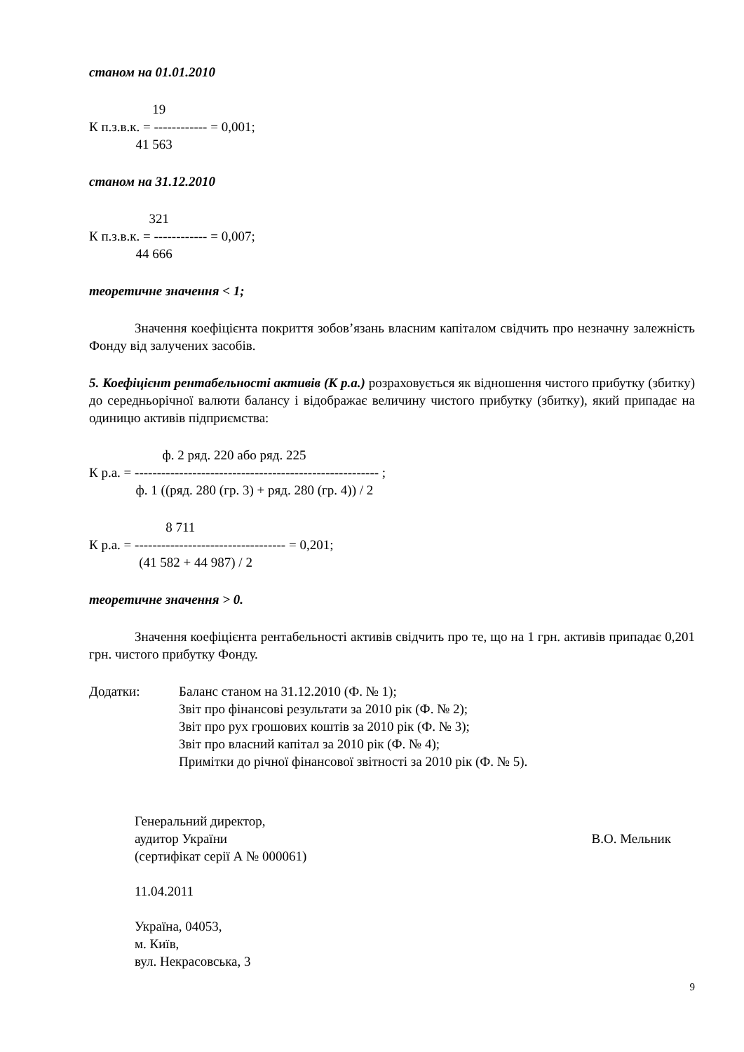станом на 01.01.2010
19 К п.з.в.к. = ------------ = 0,001; 41 563
станом на 31.12.2010
321 К п.з.в.к. = ------------ = 0,007; 44 666
теоретичне значення < 1;
Значення коефіцієнта покриття зобов’язань власним капіталом свідчить про незначну залежність Фонду від залучених засобів.
5. Коефіцієнт рентабельності активів (К р.а.) розраховується як відношення чистого прибутку (збитку) до середньорічної валюти балансу і відображає величину чистого прибутку (збитку), який припадає на одиницю активів підприємства:
ф. 2 ряд. 220 або ряд. 225 К р.а. = ------------------------------------------------------- ; ф. 1 ((ряд. 280 (гр. 3) + ряд. 280 (гр. 4)) / 2
8 711 К р.а. = ---------------------------------- = 0,201; (41 582 + 44 987) / 2
теоретичне значення > 0.
Значення коефіцієнта рентабельності активів свідчить про те, що на 1 грн. активів припадає 0,201 грн. чистого прибутку Фонду.
Додатки: Баланс станом на 31.12.2010 (Ф. № 1);
Звіт про фінансові результати за 2010 рік (Ф. № 2);
Звіт про рух грошових коштів за 2010 рік (Ф. № 3);
Звіт про власний капітал за 2010 рік (Ф. № 4);
Примітки до річної фінансової звітності за 2010 рік (Ф. № 5).
Генеральний директор,
аудитор України
(сертифікат серії А № 000061)
В.О. Мельник
11.04.2011
Україна, 04053,
м. Київ,
вул. Некрасовська, 3
9